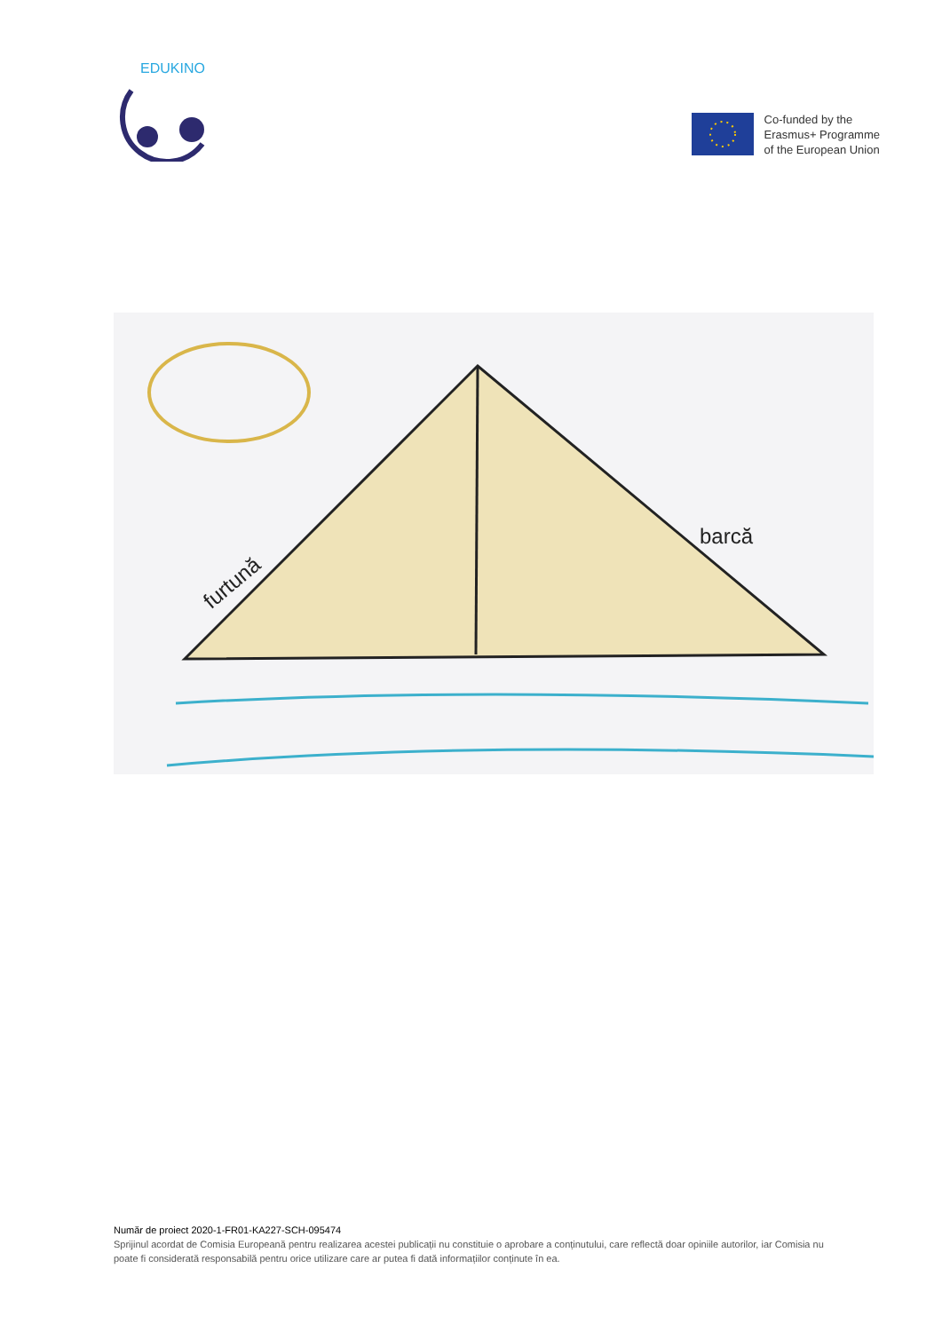EDUKINO
Co-funded by the
Erasmus+ Programme
of the European Union
furtună
barcă
Număr de proiect 2020-1-FR01-KA227-SCH-095474
Sprijinul acordat de Comisia Europeană pentru realizarea acestei publicații nu constituie o aprobare a conținutului, care reflectă doar opiniile autorilor, iar Comisia nu poate fi considerată responsabilă pentru orice utilizare care ar putea fi dată informațiilor conținute în ea.